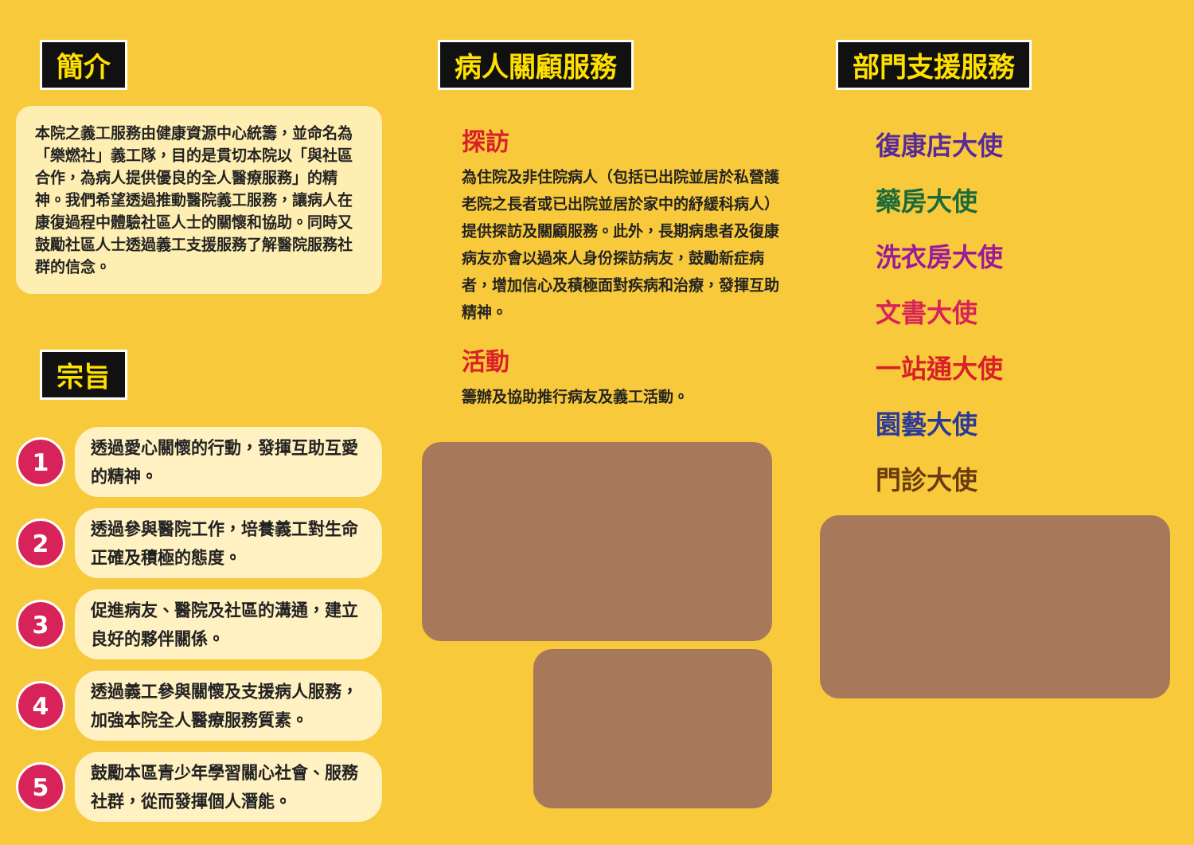簡介
本院之義工服務由健康資源中心統籌，並命名為「樂燃社」義工隊，目的是貫切本院以「與社區合作，為病人提供優良的全人醫療服務」的精神。我們希望透過推動醫院義工服務，讓病人在康復過程中體驗社區人士的關懷和協助。同時又鼓勵社區人士透過義工支援服務了解醫院服務社群的信念。
宗旨
1
透過愛心關懷的行動，發揮互助互愛的精神。
2
透過參與醫院工作，培養義工對生命正確及積極的態度。
3
促進病友、醫院及社區的溝通，建立良好的夥伴關係。
4
透過義工參與關懷及支援病人服務，加強本院全人醫療服務質素。
5
鼓勵本區青少年學習關心社會、服務社群，從而發揮個人潛能。
病人關顧服務
探訪
為住院及非住院病人（包括已出院並居於私營護老院之長者或已出院並居於家中的紓緩科病人）提供探訪及關顧服務。此外，長期病患者及復康病友亦會以過來人身份探訪病友，鼓勵新症病者，增加信心及積極面對疾病和治療，發揮互助精神。
活動
籌辦及協助推行病友及義工活動。
部門支援服務
復康店大使
藥房大使
洗衣房大使
文書大使
一站通大使
園藝大使
門診大使